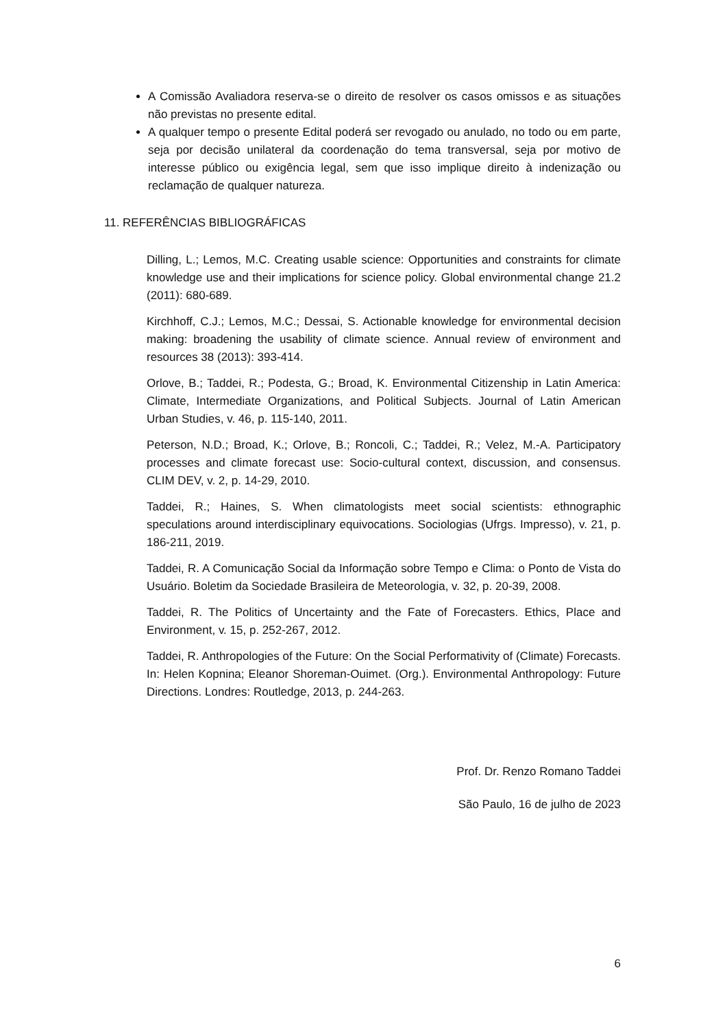A Comissão Avaliadora reserva-se o direito de resolver os casos omissos e as situações não previstas no presente edital.
A qualquer tempo o presente Edital poderá ser revogado ou anulado, no todo ou em parte, seja por decisão unilateral da coordenação do tema transversal, seja por motivo de interesse público ou exigência legal, sem que isso implique direito à indenização ou reclamação de qualquer natureza.
11. REFERÊNCIAS BIBLIOGRÁFICAS
Dilling, L.; Lemos, M.C. Creating usable science: Opportunities and constraints for climate knowledge use and their implications for science policy. Global environmental change 21.2 (2011): 680-689.
Kirchhoff, C.J.; Lemos, M.C.; Dessai, S. Actionable knowledge for environmental decision making: broadening the usability of climate science. Annual review of environment and resources 38 (2013): 393-414.
Orlove, B.; Taddei, R.; Podesta, G.; Broad, K. Environmental Citizenship in Latin America: Climate, Intermediate Organizations, and Political Subjects. Journal of Latin American Urban Studies, v. 46, p. 115-140, 2011.
Peterson, N.D.; Broad, K.; Orlove, B.; Roncoli, C.; Taddei, R.; Velez, M.-A. Participatory processes and climate forecast use: Socio-cultural context, discussion, and consensus. CLIM DEV, v. 2, p. 14-29, 2010.
Taddei, R.; Haines, S. When climatologists meet social scientists: ethnographic speculations around interdisciplinary equivocations. Sociologias (Ufrgs. Impresso), v. 21, p. 186-211, 2019.
Taddei, R. A Comunicação Social da Informação sobre Tempo e Clima: o Ponto de Vista do Usuário. Boletim da Sociedade Brasileira de Meteorologia, v. 32, p. 20-39, 2008.
Taddei, R. The Politics of Uncertainty and the Fate of Forecasters. Ethics, Place and Environment, v. 15, p. 252-267, 2012.
Taddei, R. Anthropologies of the Future: On the Social Performativity of (Climate) Forecasts. In: Helen Kopnina; Eleanor Shoreman-Ouimet. (Org.). Environmental Anthropology: Future Directions. Londres: Routledge, 2013, p. 244-263.
Prof. Dr. Renzo Romano Taddei
São Paulo, 16 de julho de 2023
6